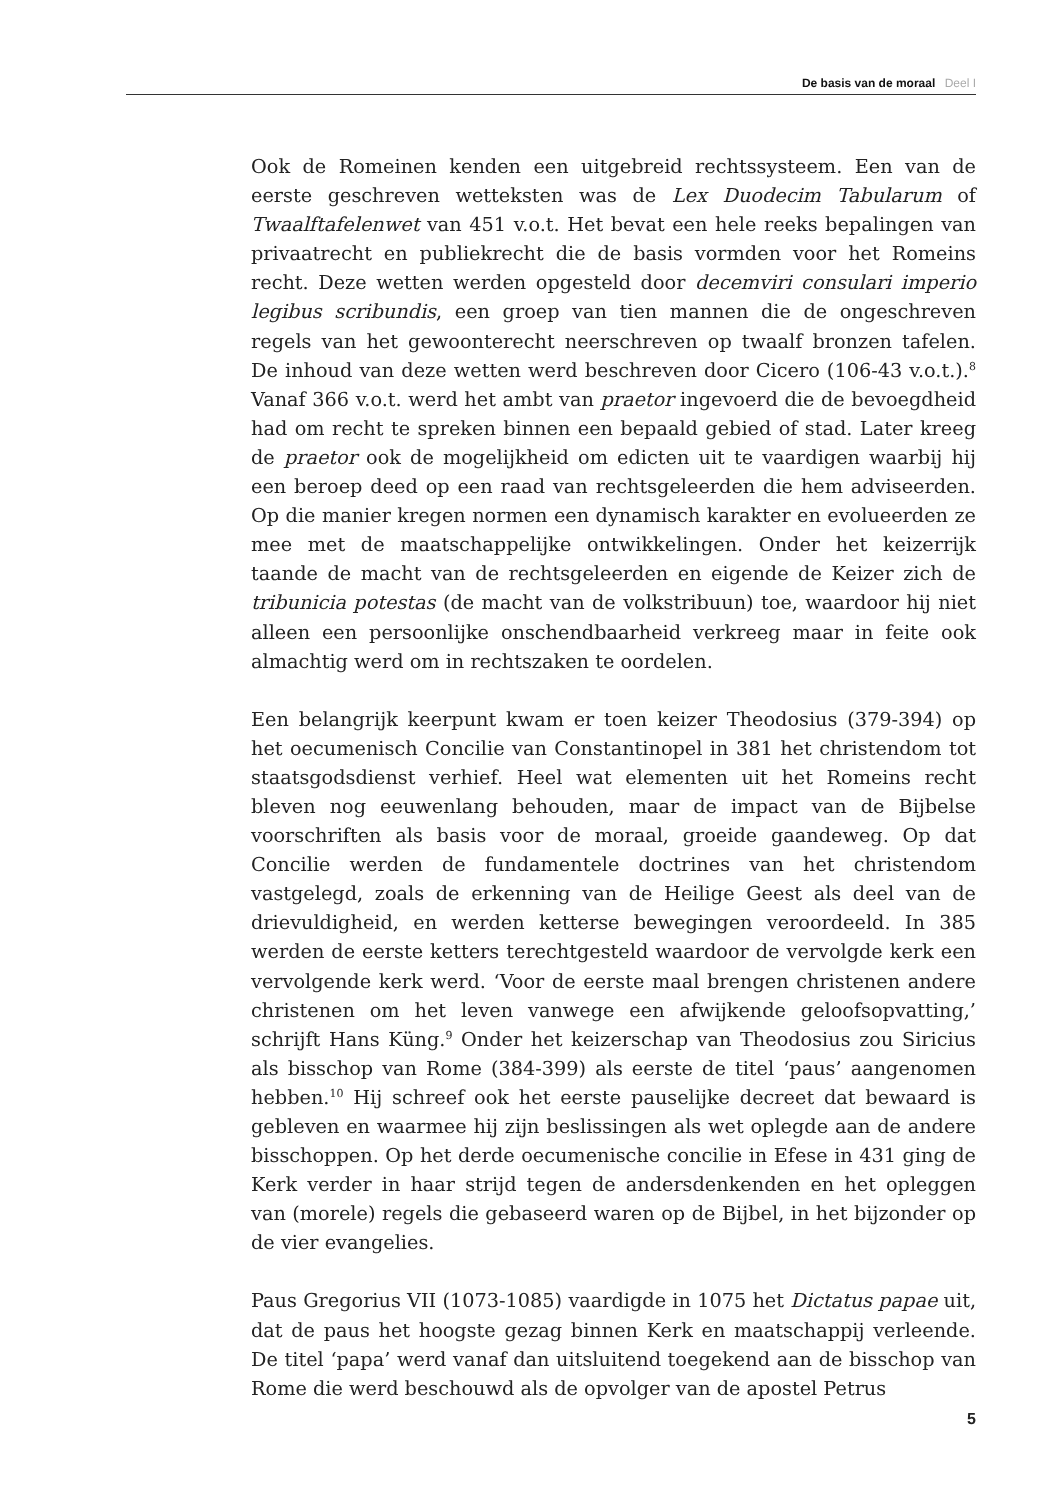De basis van de moraal Deel I
Ook de Romeinen kenden een uitgebreid rechtssysteem. Een van de eerste geschreven wetteksten was de Lex Duodecim Tabularum of Twaalftafelenwet van 451 v.o.t. Het bevat een hele reeks bepalingen van privaatrecht en publiekrecht die de basis vormden voor het Romeins recht. Deze wetten werden opgesteld door decemviri consulari imperio legibus scribundis, een groep van tien mannen die de ongeschreven regels van het gewoonterecht neerschreven op twaalf bronzen tafelen. De inhoud van deze wetten werd beschreven door Cicero (106-43 v.o.t.).<sup>8</sup> Vanaf 366 v.o.t. werd het ambt van praetor ingevoerd die de bevoegdheid had om recht te spreken binnen een bepaald gebied of stad. Later kreeg de praetor ook de mogelijkheid om edicten uit te vaardigen waarbij hij een beroep deed op een raad van rechtsgeleerden die hem adviseerden. Op die manier kregen normen een dynamisch karakter en evolueerden ze mee met de maatschappelijke ontwikkelingen. Onder het keizerrijk taande de macht van de rechtsgeleerden en eigende de Keizer zich de tribunicia potestas (de macht van de volkstribuun) toe, waardoor hij niet alleen een persoonlijke onschendbaarheid verkreeg maar in feite ook almachtig werd om in rechtszaken te oordelen.
Een belangrijk keerpunt kwam er toen keizer Theodosius (379-394) op het oecumenisch Concilie van Constantinopel in 381 het christendom tot staatsgodsdienst verhief. Heel wat elementen uit het Romeins recht bleven nog eeuwenlang behouden, maar de impact van de Bijbelse voorschriften als basis voor de moraal, groeide gaandeweg. Op dat Concilie werden de fundamentele doctrines van het christendom vastgelegd, zoals de erkenning van de Heilige Geest als deel van de drievuldigheid, en werden ketterse bewegingen veroordeeld. In 385 werden de eerste ketters terechtgesteld waardoor de vervolgde kerk een vervolgende kerk werd. ‘Voor de eerste maal brengen christenen andere christenen om het leven vanwege een afwijkende geloofsopvatting,’ schrijft Hans Küng.<sup>9</sup> Onder het keizerschap van Theodosius zou Siricius als bisschop van Rome (384-399) als eerste de titel ‘paus’ aangenomen hebben.<sup>10</sup> Hij schreef ook het eerste pauselijke decreet dat bewaard is gebleven en waarmee hij zijn beslissingen als wet oplegde aan de andere bisschoppen. Op het derde oecumenische concilie in Efese in 431 ging de Kerk verder in haar strijd tegen de andersdenkenden en het opleggen van (morele) regels die gebaseerd waren op de Bijbel, in het bijzonder op de vier evangelies.
Paus Gregorius VII (1073-1085) vaardigde in 1075 het Dictatus papae uit, dat de paus het hoogste gezag binnen Kerk en maatschappij verleende. De titel ‘papa’ werd vanaf dan uitsluitend toegekend aan de bisschop van Rome die werd beschouwd als de opvolger van de apostel Petrus
5